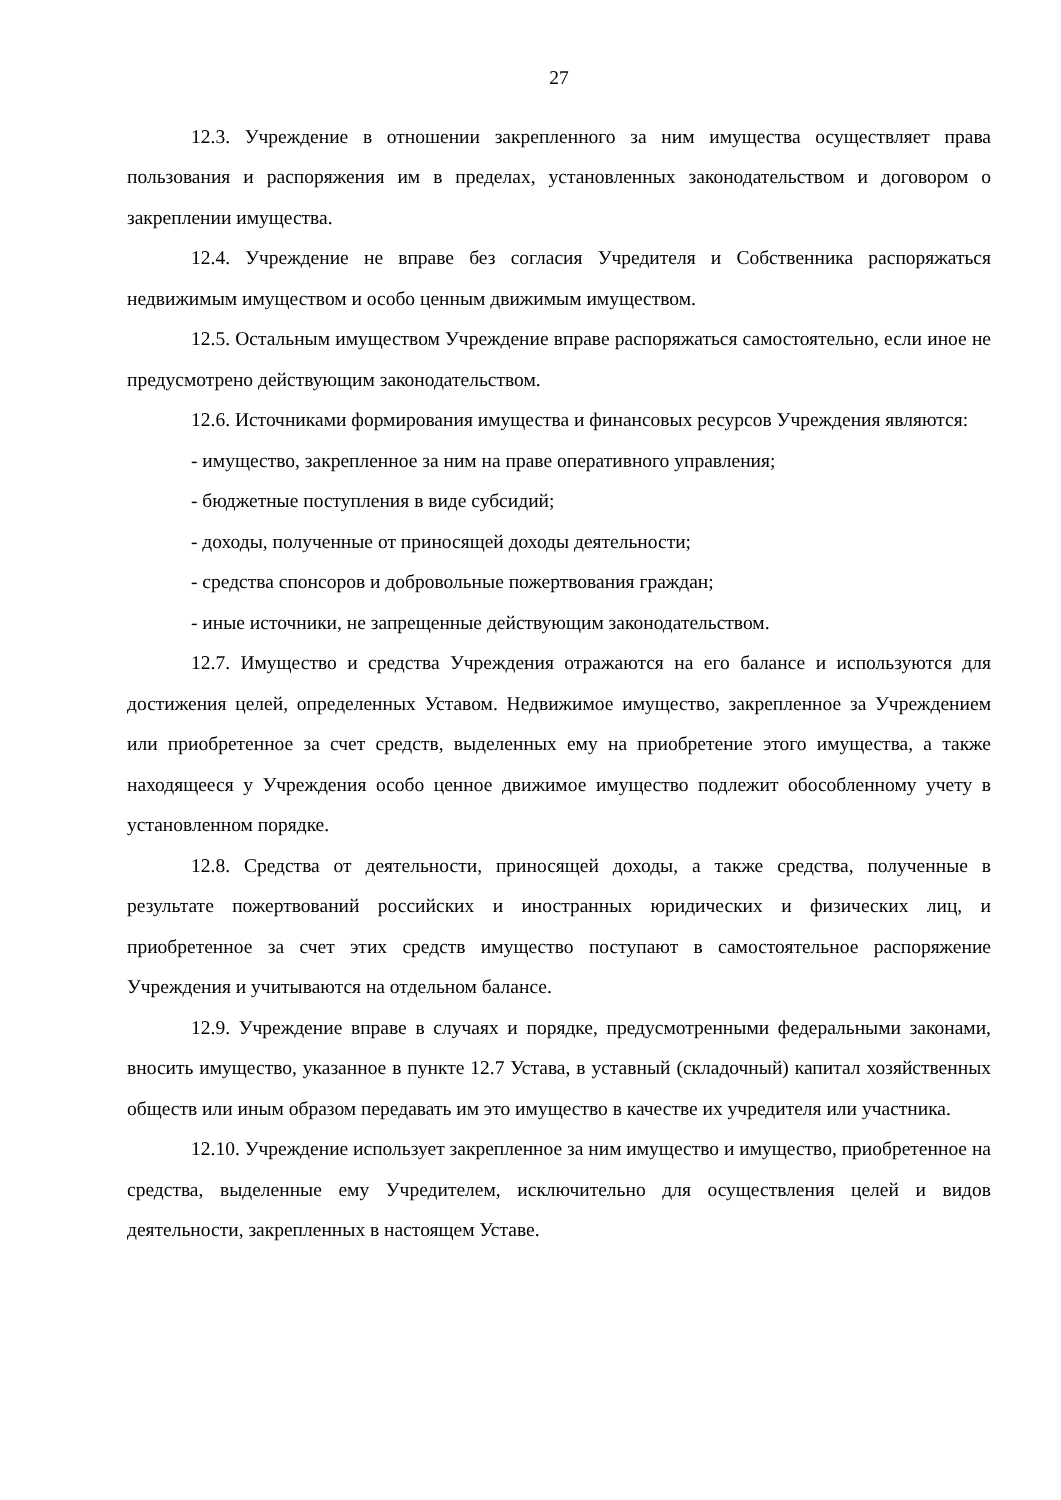27
12.3. Учреждение в отношении закрепленного за ним имущества осуществляет права пользования и распоряжения им в пределах, установленных законодательством и договором о закреплении имущества.
12.4. Учреждение не вправе без согласия Учредителя и Собственника распоряжаться недвижимым имуществом и особо ценным движимым имуществом.
12.5. Остальным имуществом Учреждение вправе распоряжаться самостоятельно, если иное не предусмотрено действующим законодательством.
12.6. Источниками формирования имущества и финансовых ресурсов Учреждения являются:
- имущество, закрепленное за ним на праве оперативного управления;
- бюджетные поступления в виде субсидий;
- доходы, полученные от приносящей доходы деятельности;
- средства спонсоров и добровольные пожертвования граждан;
- иные источники, не запрещенные действующим законодательством.
12.7. Имущество и средства Учреждения отражаются на его балансе и используются для достижения целей, определенных Уставом. Недвижимое имущество, закрепленное за Учреждением или приобретенное за счет средств, выделенных ему на приобретение этого имущества, а также находящееся у Учреждения особо ценное движимое имущество подлежит обособленному учету в установленном порядке.
12.8. Средства от деятельности, приносящей доходы, а также средства, полученные в результате пожертвований российских и иностранных юридических и физических лиц, и приобретенное за счет этих средств имущество поступают в самостоятельное распоряжение Учреждения и учитываются на отдельном балансе.
12.9. Учреждение вправе в случаях и порядке, предусмотренными федеральными законами, вносить имущество, указанное в пункте 12.7 Устава, в уставный (складочный) капитал хозяйственных обществ или иным образом передавать им это имущество в качестве их учредителя или участника.
12.10. Учреждение использует закрепленное за ним имущество и имущество, приобретенное на средства, выделенные ему Учредителем, исключительно для осуществления целей и видов деятельности, закрепленных в настоящем Уставе.